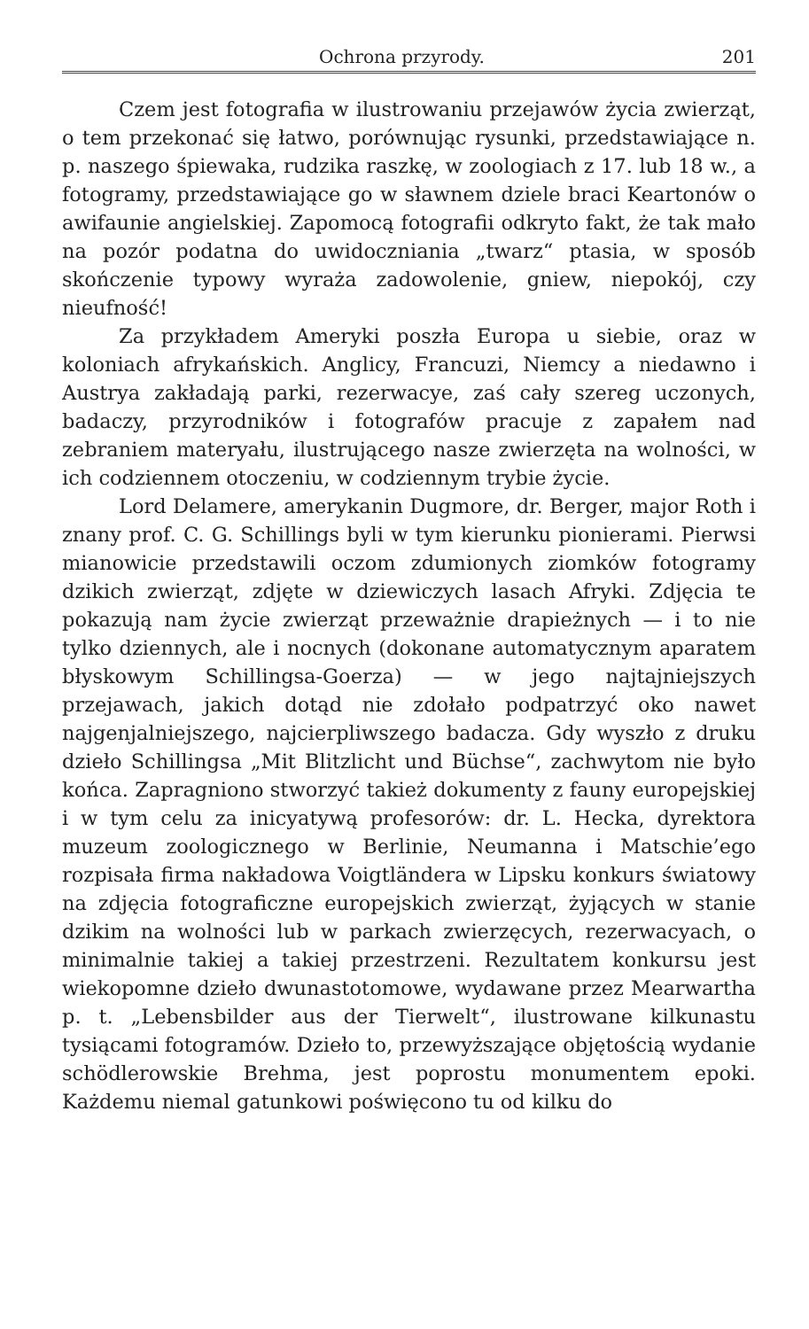Ochrona przyrody. 201
Czem jest fotografia w ilustrowaniu przejawów życia zwierząt, o tem przekonać się łatwo, porównując rysunki, przedstawiające n. p. naszego śpiewaka, rudzika raszkę, w zoologiach z 17. lub 18 w., a fotogramy, przedstawiające go w sławnem dziele braci Keartonów o awifaunie angielskiej. Zapomocą fotografii odkryto fakt, że tak mało na pozór podatna do uwidoczniania „twarz“ ptasia, w sposób skończenie typowy wyraża zadowolenie, gniew, niepokój, czy nieufność!
Za przykładem Ameryki poszła Europa u siebie, oraz w koloniach afrykańskich. Anglicy, Francuzi, Niemcy a niedawno i Austrya zakładają parki, rezerwacye, zaś cały szereg uczonych, badaczy, przyrodników i fotografów pracuje z zapałem nad zebraniem materyału, ilustrującego nasze zwierzęta na wolności, w ich codziennem otoczeniu, w codziennym trybie życie.
Lord Delamere, amerykanin Dugmore, dr. Berger, major Roth i znany prof. C. G. Schillings byli w tym kierunku pionierami. Pierwsi mianowicie przedstawili oczom zdumionych ziomków fotogramy dzikich zwierząt, zdjęte w dziewiczych lasach Afryki. Zdjęcia te pokazują nam życie zwierząt przeważnie drapieżnych — i to nie tylko dziennych, ale i nocnych (dokonane automatycznym aparatem błyskowym Schillingsa-Goerza) — w jego najtajniejszych przejawach, jakich dotąd nie zdołało podpatrzyć oko nawet najgenjalniejszego, najcierpliwszego badacza. Gdy wyszło z druku dzieło Schillingsa „Mit Blitzlicht und Büchse“, zachwytom nie było końca. Zapragniono stworzyć takież dokumenty z fauny europejskiej i w tym celu za inicyatywą profesorów: dr. L. Hecka, dyrektora muzeum zoologicznego w Berlinie, Neumanna i Matschie’ego rozpisała firma nakładowa Voigtländera w Lipsku konkurs światowy na zdjęcia fotograficzne europejskich zwierząt, żyjących w stanie dzikim na wolności lub w parkach zwierzęcych, rezerwacyach, o minimalnie takiej a takiej przestrzeni. Rezultatem konkursu jest wiekopomne dzieło dwunastotomowe, wydawane przez Mearwartha p. t. „Lebensbilder aus der Tierwelt“, ilustrowane kilkunastu tysiącami fotogramów. Dzieło to, przewyższające objętością wydanie schödlerowskie Brehma, jest poprostu monumentem epoki. Każdemu niemal gatunkowi poświęcono tu od kilku do